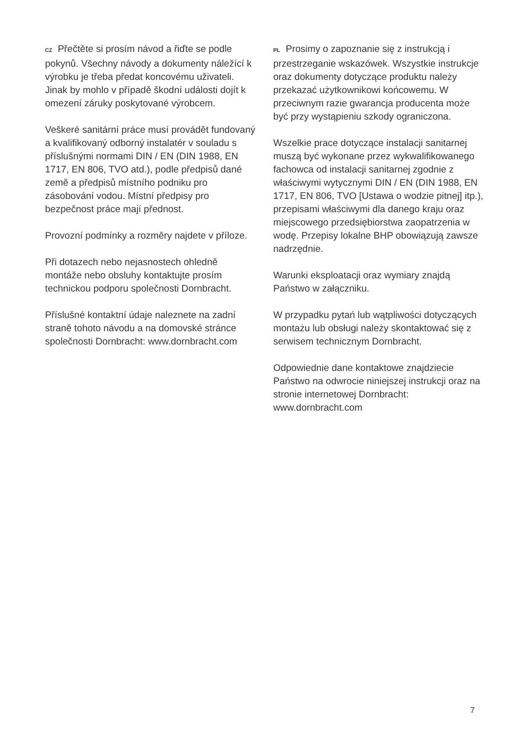CZ Přečtěte si prosím návod a řiďte se podle pokynů. Všechny návody a dokumenty náležící k výrobku je třeba předat koncovému uživateli. Jinak by mohlo v případě škodní události dojít k omezení záruky poskytované výrobcem.
Veškeré sanitární práce musí provádět fundovaný a kvalifikovaný odborný instalatér v souladu s příslušnými normami DIN / EN (DIN 1988, EN 1717, EN 806, TVO atd.), podle předpisů dané země a předpisů místního podniku pro zásobování vodou. Místní předpisy pro bezpečnost práce mají přednost.
Provozní podmínky a rozměry najdete v příloze.
Při dotazech nebo nejasnostech ohledně montáže nebo obsluhy kontaktujte prosím technickou podporu společnosti Dornbracht.
Příslušné kontaktní údaje naleznete na zadní straně tohoto návodu a na domovské stránce společnosti Dornbracht: www.dornbracht.com
PL Prosimy o zapoznanie się z instrukcją i przestrzeganie wskazówek. Wszystkie instrukcje oraz dokumenty dotyczące produktu należy przekazać użytkownikowi końcowemu. W przeciwnym razie gwarancja producenta może być przy wystąpieniu szkody ograniczona.
Wszelkie prace dotyczące instalacji sanitarnej muszą być wykonane przez wykwalifikowanego fachowca od instalacji sanitarnej zgodnie z właściwymi wytycznymi DIN / EN (DIN 1988, EN 1717, EN 806, TVO [Ustawa o wodzie pitnej] itp.), przepisami właściwymi dla danego kraju oraz miejscowego przedsiębiorstwa zaopatrzenia w wodę. Przepisy lokalne BHP obowiązują zawsze nadrzędnie.
Warunki eksploatacji oraz wymiary znajdą Państwo w załączniku.
W przypadku pytań lub wątpliwości dotyczących montażu lub obsługi należy skontaktować się z serwisem technicznym Dornbracht.
Odpowiednie dane kontaktowe znajdziecie Państwo na odwrocie niniejszej instrukcji oraz na stronie internetowej Dornbracht: www.dornbracht.com
7